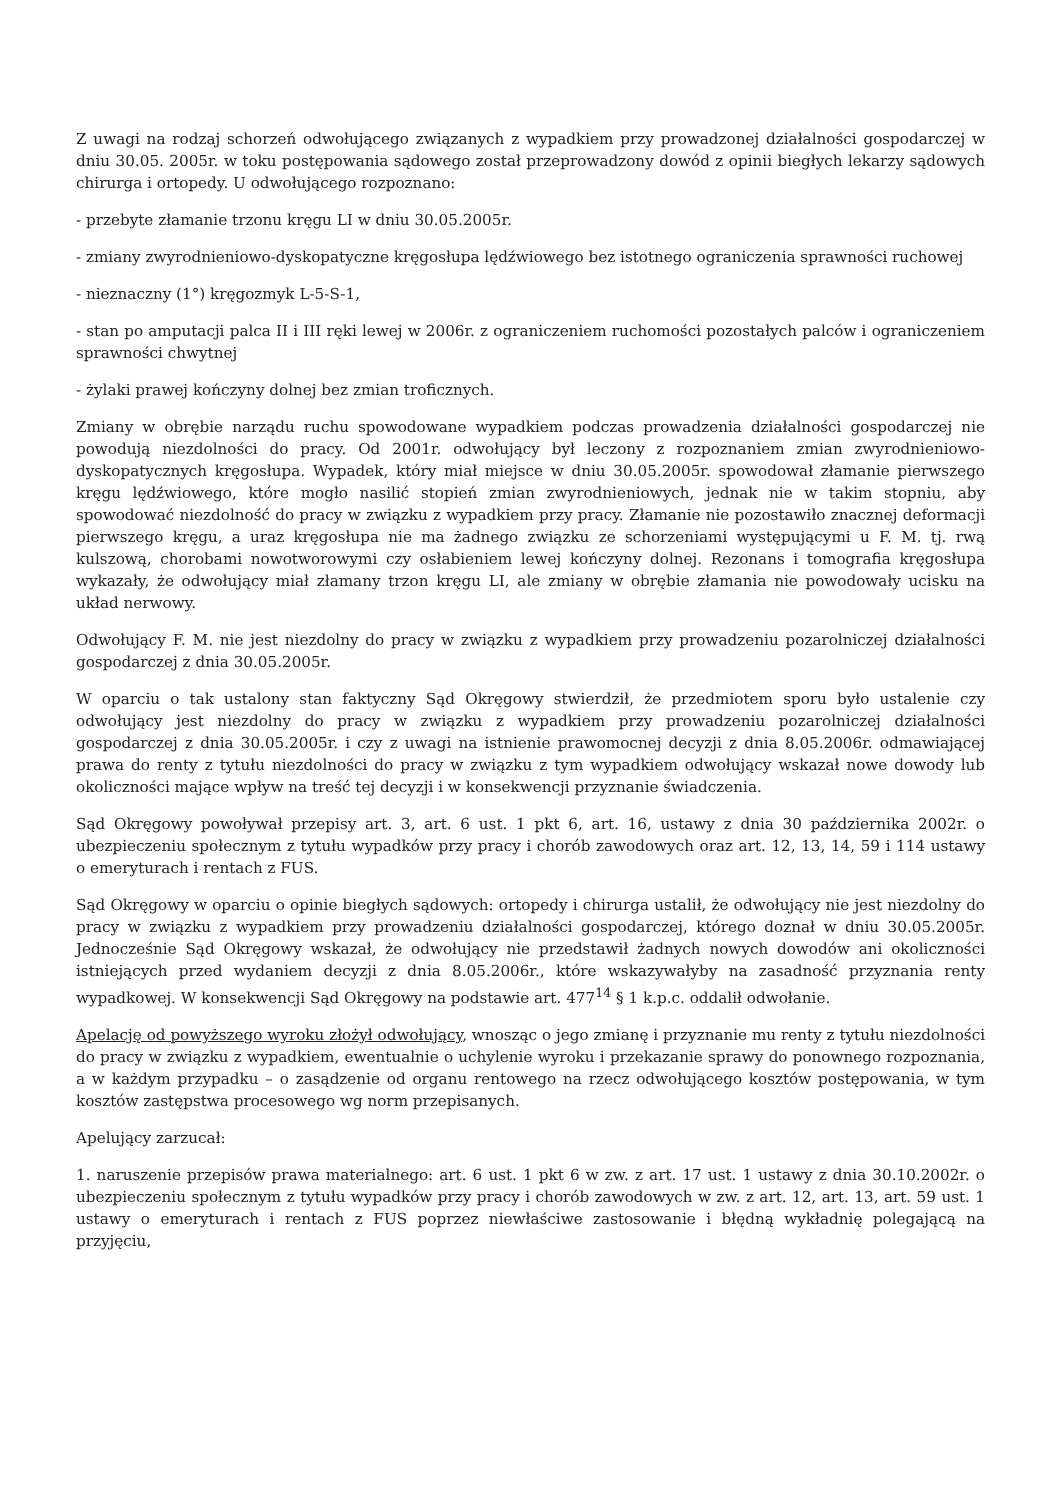Z uwagi na rodzaj schorzeń odwołującego związanych z wypadkiem przy prowadzonej działalności gospodarczej w dniu 30.05. 2005r. w toku postępowania sądowego został przeprowadzony dowód z opinii biegłych lekarzy sądowych chirurga i ortopedy. U odwołującego rozpoznano:
- przebyte złamanie trzonu kręgu LI w dniu 30.05.2005r.
- zmiany zwyrodnieniowo-dyskopatyczne kręgosłupa lędźwiowego bez istotnego ograniczenia sprawności ruchowej
- nieznaczny (1°) kręgozmyk L-5-S-1,
- stan po amputacji palca II i III ręki lewej w 2006r. z ograniczeniem ruchomości pozostałych palców i ograniczeniem sprawności chwytnej
- żylaki prawej kończyny dolnej bez zmian troficznych.
Zmiany w obrębie narządu ruchu spowodowane wypadkiem podczas prowadzenia działalności gospodarczej nie powodują niezdolności do pracy. Od 2001r. odwołujący był leczony z rozpoznaniem zmian zwyrodnieniowo-dyskopatycznych kręgosłupa. Wypadek, który miał miejsce w dniu 30.05.2005r. spowodował złamanie pierwszego kręgu lędźwiowego, które mogło nasilić stopień zmian zwyrodnieniowych, jednak nie w takim stopniu, aby spowodować niezdolność do pracy w związku z wypadkiem przy pracy. Złamanie nie pozostawiło znacznej deformacji pierwszego kręgu, a uraz kręgosłupa nie ma żadnego związku ze schorzeniami występującymi u F. M. tj. rwą kulszową, chorobami nowotworowymi czy osłabieniem lewej kończyny dolnej. Rezonans i tomografia kręgosłupa wykazały, że odwołujący miał złamany trzon kręgu LI, ale zmiany w obrębie złamania nie powodowały ucisku na układ nerwowy.
Odwołujący F. M. nie jest niezdolny do pracy w związku z wypadkiem przy prowadzeniu pozarolniczej działalności gospodarczej z dnia 30.05.2005r.
W oparciu o tak ustalony stan faktyczny Sąd Okręgowy stwierdził, że przedmiotem sporu było ustalenie czy odwołujący jest niezdolny do pracy w związku z wypadkiem przy prowadzeniu pozarolniczej działalności gospodarczej z dnia 30.05.2005r. i czy z uwagi na istnienie prawomocnej decyzji z dnia 8.05.2006r. odmawiającej prawa do renty z tytułu niezdolności do pracy w związku z tym wypadkiem odwołujący wskazał nowe dowody lub okoliczności mające wpływ na treść tej decyzji i w konsekwencji przyznanie świadczenia.
Sąd Okręgowy powoływał przepisy art. 3, art. 6 ust. 1 pkt 6, art. 16, ustawy z dnia 30 października 2002r. o ubezpieczeniu społecznym z tytułu wypadków przy pracy i chorób zawodowych oraz art. 12, 13, 14, 59 i 114 ustawy o emeryturach i rentach z FUS.
Sąd Okręgowy w oparciu o opinie biegłych sądowych: ortopedy i chirurga ustalił, że odwołujący nie jest niezdolny do pracy w związku z wypadkiem przy prowadzeniu działalności gospodarczej, którego doznał w dniu 30.05.2005r. Jednocześnie Sąd Okręgowy wskazał, że odwołujący nie przedstawił żadnych nowych dowodów ani okoliczności istniejących przed wydaniem decyzji z dnia 8.05.2006r., które wskazywałyby na zasadność przyznania renty wypadkowej. W konsekwencji Sąd Okręgowy na podstawie art. 477<sup>14</sup> § 1 k.p.c. oddalił odwołanie.
Apelację od powyższego wyroku złożył odwołujący, wnosząc o jego zmianę i przyznanie mu renty z tytułu niezdolności do pracy w związku z wypadkiem, ewentualnie o uchylenie wyroku i przekazanie sprawy do ponownego rozpoznania, a w każdym przypadku – o zasądzenie od organu rentowego na rzecz odwołującego kosztów postępowania, w tym kosztów zastępstwa procesowego wg norm przepisanych.
Apelujący zarzucał:
1. naruszenie przepisów prawa materialnego: art. 6 ust. 1 pkt 6 w zw. z art. 17 ust. 1 ustawy z dnia 30.10.2002r. o ubezpieczeniu społecznym z tytułu wypadków przy pracy i chorób zawodowych w zw. z art. 12, art. 13, art. 59 ust. 1 ustawy o emeryturach i rentach z FUS poprzez niewłaściwe zastosowanie i błędną wykładnię polegającą na przyjęciu,